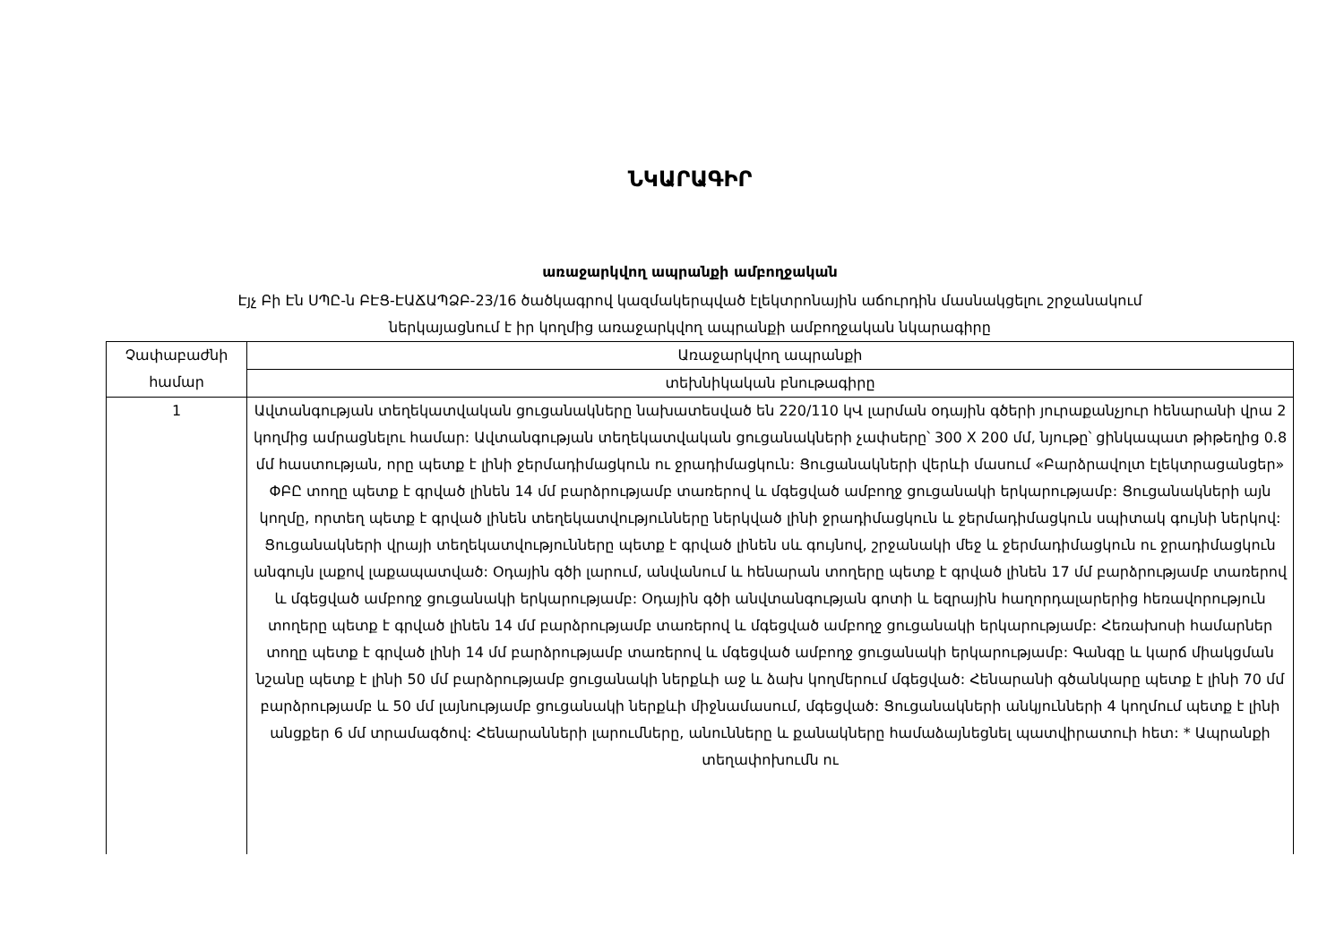ՆԿԱՐԱԳԻՐ
առաջարկվող ապրանքի ամբողջական
Էյչ Բի Էն ՍՊԸ-ն ԲԷՑ-ԷԱՃԱՊՁԲ-23/16 ծածկագրով կազմակերպված էլեկտրոնային աճուրդին մասնակցելու շրջանակում
ներկայացնում է իր կողմից առաջարկվող ապրանքի ամբողջական նկարագիրը
| Չափաբաժնի համար | Առաջարկվող ապրանքի |
| | տեխնիկական բնութագիրը |
| 1 | Ավտանգության տեղեկատվական ցուցանակները նախատեսված են 220/110 կՎ լարման օդային գծերի յուրաքանչյուր հենարանի վրա 2 կողմից ամրացնելու համար: Ավտանգության տեղեկատվական ցուցանակների չափսերը՝ 300 X 200 մմ, նյութը՝ ցինկապատ թիթեղից 0.8 մմ հաստության, որը պետք է լինի ջերմադիմացկուն ու ջրադիմացկուն: Ցուցանակների վերևի մասում «Բարձրավոլտ էլեկտրացանցեր» ՓԲԸ տողը պետք է գրված լինեն 14 մմ բարձրությամբ տառերով և մգեցված ամբողջ ցուցանակի երկարությամբ: Ցուցանակների այն կողմը, որտեղ պետք է գրված լինեն տեղեկատվությունները ներկված լինի ջրադիմացկուն և ջերմադիմացկուն սպիտակ գույնի ներկով: Ցուցանակների վրայի տեղեկատվությունները պետք է գրված լինեն սև գույնով, շրջանակի մեջ և ջերմադիմացկուն ու ջրադիմացկուն անգույն լաքով լաքապատված: Օդային գծի լարում, անվանում և հենարան տողերը պետք է գրված լինեն 17 մմ բարձրությամբ տառերով և մգեցված ամբողջ ցուցանակի երկարությամբ: Օդային գծի անվտանգության գոտի և եզրային հաղորդալարերից հեռավորություն տողերը պետք է գրված լինեն 14 մմ բարձրությամբ տառերով և մգեցված ամբողջ ցուցանակի երկարությամբ: Հեռախոսի համարներ տողը պետք է գրված լինի 14 մմ բարձրությամբ տառերով և մգեցված ամբողջ ցուցանակի երկարությամբ: Գանգը և կարճ միակցման նշանը պետք է լինի 50 մմ բարձրությամբ ցուցանակի ներքևի աջ և ձախ կողմերում մգեցված: Հենարանի գծանկարը պետք է լինի 70 մմ բարձրությամբ և 50 մմ լայնությամբ ցուցանակի ներքևի միջնամասում, մգեցված: Ցուցանակների անկյունների 4 կողմում պետք է լինի անցքեր 6 մմ տրամագծով: Հենարանների լարումները, անունները և քանակները համաձայնեցնել պատվիրատուի հետ: * Ապրանքի տեղափոխումն ու |